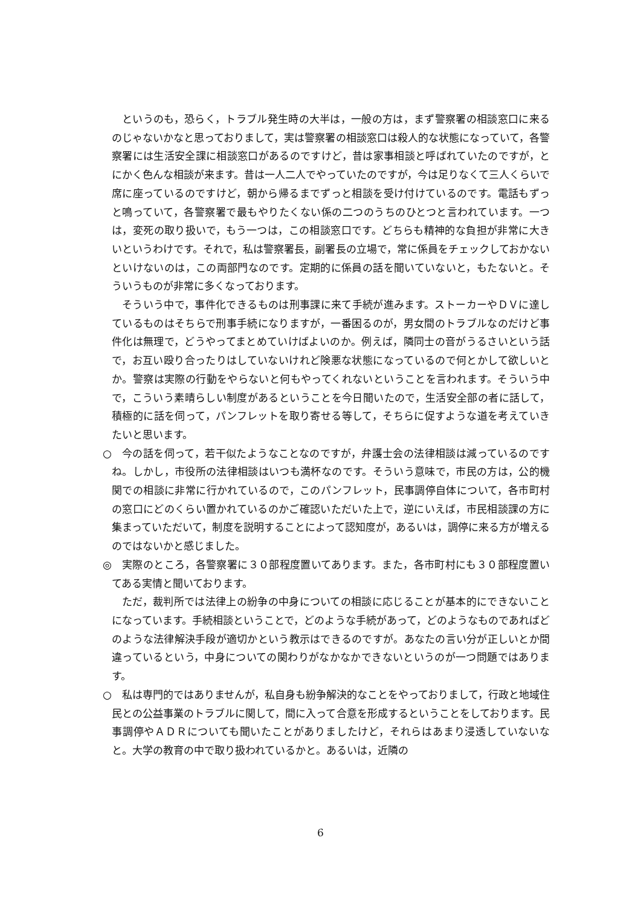というのも，恐らく，トラブル発生時の大半は，一般の方は，まず警察署の相談窓口に来るのじゃないかなと思っておりまして，実は警察署の相談窓口は殺人的な状態になっていて，各警察署には生活安全課に相談窓口があるのですけど，昔は家事相談と呼ばれていたのですが，とにかく色んな相談が来ます。昔は一人二人でやっていたのですが，今は足りなくて三人くらいで席に座っているのですけど，朝から帰るまでずっと相談を受け付けているのです。電話もずっと鳴っていて，各警察署で最もやりたくない係の二つのうちのひとつと言われています。一つは，変死の取り扱いで，もう一つは，この相談窓口です。どちらも精神的な負担が非常に大きいというわけです。それで，私は警察署長，副署長の立場で，常に係員をチェックしておかないといけないのは，この両部門なのです。定期的に係員の話を聞いていないと，もたないと。そういうものが非常に多くなっております。
そういう中で，事件化できるものは刑事課に来て手続が進みます。ストーカーやＤＶに達しているものはそちらで刑事手続になりますが，一番困るのが，男女間のトラブルなのだけど事件化は無理で，どうやってまとめていけばよいのか。例えば，隣同士の音がうるさいという話で，お互い殴り合ったりはしていないけれど険悪な状態になっているので何とかして欲しいとか。警察は実際の行動をやらないと何もやってくれないということを言われます。そういう中で，こういう素晴らしい制度があるということを今日聞いたので，生活安全部の者に話して，積極的に話を伺って，パンフレットを取り寄せる等して，そちらに促すような道を考えていきたいと思います。
○ 今の話を伺って，若干似たようなことなのですが，弁護士会の法律相談は減っているのですね。しかし，市役所の法律相談はいつも満杯なのです。そういう意味で，市民の方は，公的機関での相談に非常に行かれているので，このパンフレット，民事調停自体について，各市町村の窓口にどのくらい置かれているのかご確認いただいた上で，逆にいえば，市民相談課の方に集まっていただいて，制度を説明することによって認知度が，あるいは，調停に来る方が増えるのではないかと感じました。
◎ 実際のところ，各警察署に３０部程度置いてあります。また，各市町村にも３０部程度置いてある実情と聞いております。
ただ，裁判所では法律上の紛争の中身についての相談に応じることが基本的にできないことになっています。手続相談ということで，どのような手続があって，どのようなものであればどのような法律解決手段が適切かという教示はできるのですが。あなたの言い分が正しいとか間違っているという，中身についての関わりがなかなかできないというのが一つ問題ではあります。
○ 私は専門的ではありませんが，私自身も紛争解決的なことをやっておりまして，行政と地域住民との公益事業のトラブルに関して，間に入って合意を形成するということをしております。民事調停やＡＤＲについても聞いたことがありましたけど，それらはあまり浸透していないなと。大学の教育の中で取り扱われているかと。あるいは，近隣の
6